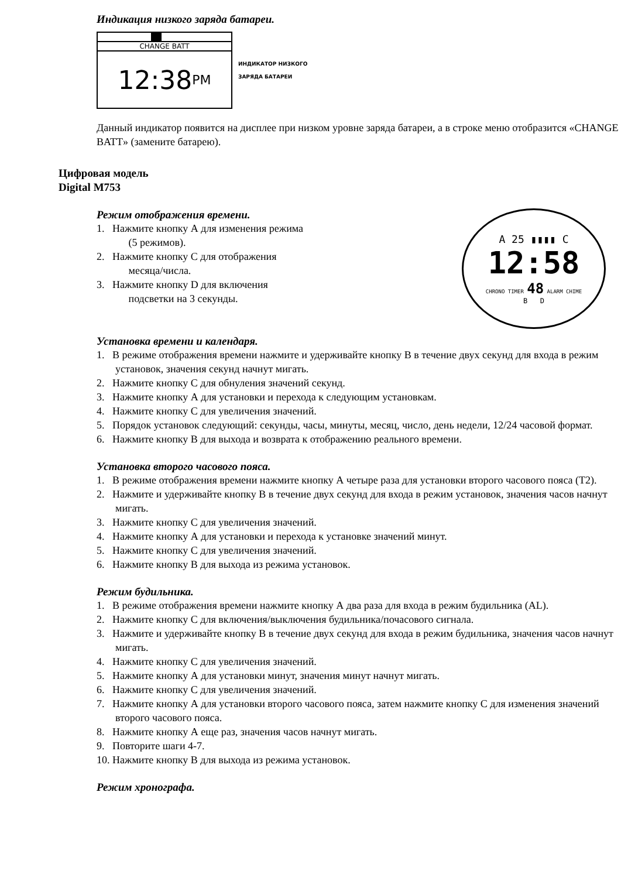Индикация низкого заряда батареи.
CHANGE BATT
12:38 PM
ИНДИКАТОР НИЗКОГО
ЗАРЯДА БАТАРЕИ
Данный индикатор появится на дисплее при низком уровне заряда батареи, а в строке меню отобразится «CHANGE BATT» (замените батарею).
Цифровая модель
Digital M753
Режим отображения времени.
1. Нажмите кнопку А для изменения режима
(5 режимов).
2. Нажмите кнопку С для отображения
месяца/числа.
3. Нажмите кнопку D для включения
подсветки на 3 секунды.
A 25 ▮▮▮▮ C
12:58
CHRONO TIMER 48 ALARM CHIME
B D
Установка времени и календаря.
1. В режиме отображения времени нажмите и удерживайте кнопку В в течение двух секунд для входа в режим установок, значения секунд начнут мигать.
2. Нажмите кнопку С для обнуления значений секунд.
3. Нажмите кнопку А для установки и перехода к следующим установкам.
4. Нажмите кнопку С для увеличения значений.
5. Порядок установок следующий: секунды, часы, минуты, месяц, число, день недели, 12/24 часовой формат.
6. Нажмите кнопку В для выхода и возврата к отображению реального времени.
Установка второго часового пояса.
1. В режиме отображения времени нажмите кнопку А четыре раза для установки второго часового пояса (Т2).
2. Нажмите и удерживайте кнопку В в течение двух секунд для входа в режим установок, значения часов начнут мигать.
3. Нажмите кнопку С для увеличения значений.
4. Нажмите кнопку А для установки и перехода к установке значений минут.
5. Нажмите кнопку С для увеличения значений.
6. Нажмите кнопку В для выхода из режима установок.
Режим будильника.
1. В режиме отображения времени нажмите кнопку А два раза для входа в режим будильника (AL).
2. Нажмите кнопку С для включения/выключения будильника/почасового сигнала.
3. Нажмите и удерживайте кнопку В в течение двух секунд для входа в режим будильника, значения часов начнут мигать.
4. Нажмите кнопку С для увеличения значений.
5. Нажмите кнопку А для установки минут, значения минут начнут мигать.
6. Нажмите кнопку С для увеличения значений.
7. Нажмите кнопку А для установки второго часового пояса, затем нажмите кнопку С для изменения значений второго часового пояса.
8. Нажмите кнопку А еще раз, значения часов начнут мигать.
9. Повторите шаги 4-7.
10. Нажмите кнопку В для выхода из режима установок.
Режим хронографа.